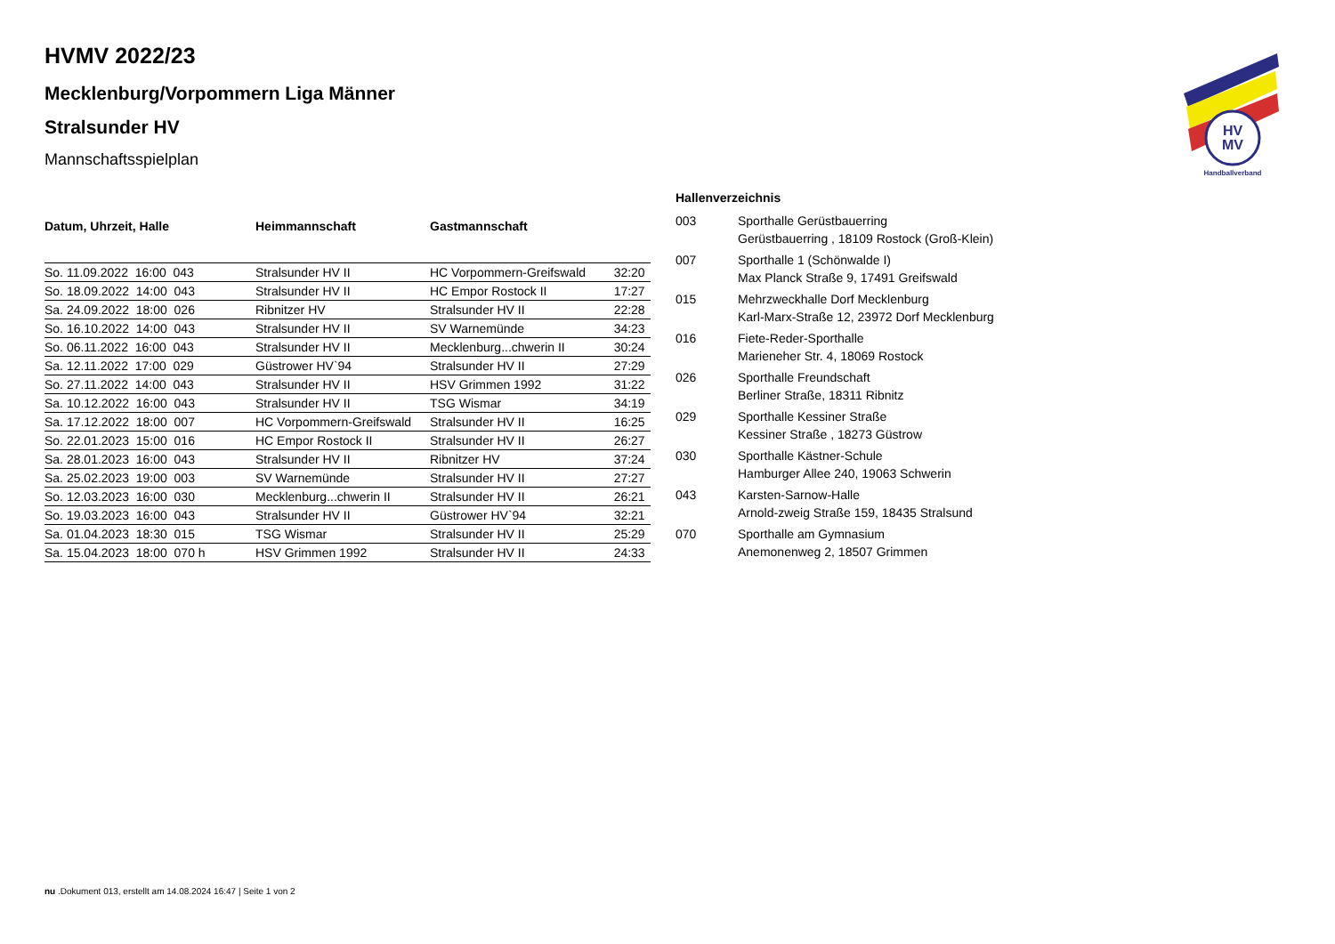HV
MV
Handballverband
HVMV 2022/23
Mecklenburg/Vorpommern Liga Männer
Stralsunder HV
Mannschaftsspielplan
| Datum, Uhrzeit, Halle | Heimmannschaft | Gastmannschaft | |
| --- | --- | --- | --- |
| So. 11.09.2022 16:00 043 | Stralsunder HV II | HC Vorpommern-Greifswald | 32:20 |
| So. 18.09.2022 14:00 043 | Stralsunder HV II | HC Empor Rostock II | 17:27 |
| Sa. 24.09.2022 18:00 026 | Ribnitzer HV | Stralsunder HV II | 22:28 |
| So. 16.10.2022 14:00 043 | Stralsunder HV II | SV Warnemünde | 34:23 |
| So. 06.11.2022 16:00 043 | Stralsunder HV II | Mecklenburg...chwerin II | 30:24 |
| Sa. 12.11.2022 17:00 029 | Güstrower HV`94 | Stralsunder HV II | 27:29 |
| So. 27.11.2022 14:00 043 | Stralsunder HV II | HSV Grimmen 1992 | 31:22 |
| Sa. 10.12.2022 16:00 043 | Stralsunder HV II | TSG Wismar | 34:19 |
| Sa. 17.12.2022 18:00 007 | HC Vorpommern-Greifswald | Stralsunder HV II | 16:25 |
| So. 22.01.2023 15:00 016 | HC Empor Rostock II | Stralsunder HV II | 26:27 |
| Sa. 28.01.2023 16:00 043 | Stralsunder HV II | Ribnitzer HV | 37:24 |
| Sa. 25.02.2023 19:00 003 | SV Warnemünde | Stralsunder HV II | 27:27 |
| So. 12.03.2023 16:00 030 | Mecklenburg...chwerin II | Stralsunder HV II | 26:21 |
| So. 19.03.2023 16:00 043 | Stralsunder HV II | Güstrower HV`94 | 32:21 |
| Sa. 01.04.2023 18:30 015 | TSG Wismar | Stralsunder HV II | 25:29 |
| Sa. 15.04.2023 18:00 070 h | HSV Grimmen 1992 | Stralsunder HV II | 24:33 |
| Hallenverzeichnis | |
| --- | --- |
| 003 | Sporthalle Gerüstbauerring Gerüstbauerring , 18109 Rostock (Groß-Klein) |
| 007 | Sporthalle 1 (Schönwalde I) Max Planck Straße 9, 17491 Greifswald |
| 015 | Mehrzweckhalle Dorf Mecklenburg Karl-Marx-Straße 12, 23972 Dorf Mecklenburg |
| 016 | Fiete-Reder-Sporthalle Marieneher Str. 4, 18069 Rostock |
| 026 | Sporthalle Freundschaft Berliner Straße, 18311 Ribnitz |
| 029 | Sporthalle Kessiner Straße Kessiner Straße , 18273 Güstrow |
| 030 | Sporthalle Kästner-Schule Hamburger Allee 240, 19063 Schwerin |
| 043 | Karsten-Sarnow-Halle Arnold-zweig Straße 159, 18435 Stralsund |
| 070 | Sporthalle am Gymnasium Anemonenweg 2, 18507 Grimmen |
nu .Dokument 013, erstellt am 14.08.2024 16:47 | Seite 1 von 2